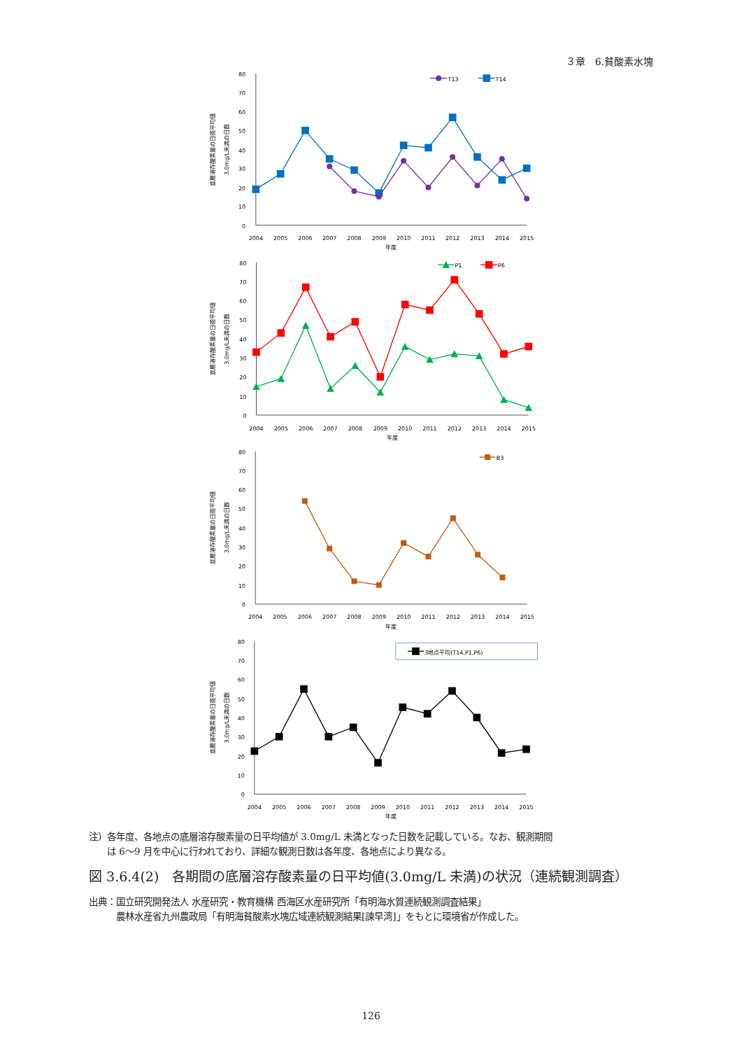３章　6.貧酸素水塊
底層溶存酸素量の日間平均値
3.0mg/L未満の日数
0
10
20
30
40
50
60
70
80
2004
2005
2006
2007
2008
2009
2010
2011
2012
2013
2014
2015
年度
T13
T14
底層溶存酸素量の日間平均値
3.0mg/L未満の日数
0
10
20
30
40
50
60
70
80
2004
2005
2006
2007
2008
2009
2010
2011
2012
2013
2014
2015
年度
P1
P6
底層溶存酸素量の日間平均値
3.0mg/L未満の日数
0
10
20
30
40
50
60
70
80
2004
2005
2006
2007
2008
2009
2010
2011
2012
2013
2014
2015
年度
B3
底層溶存酸素量の日間平均値
3.0mg/L未満の日数
0
10
20
30
40
50
60
70
80
2004
2005
2006
2007
2008
2009
2010
2011
2012
2013
2014
2015
年度
3地点平均(T14,P1,P6)
注）各年度、各地点の底層溶存酸素量の日平均値が 3.0mg/L 未満となった日数を記載している。なお、観測期間
　　は 6～9 月を中心に行われており、詳細な観測日数は各年度、各地点により異なる。
図 3.6.4(2)　各期間の底層溶存酸素量の日平均値(3.0mg/L 未満)の状況（連続観測調査）
出典：国立研究開発法人 水産研究・教育機構 西海区水産研究所「有明海水質連続観測調査結果」
　　　農林水産省九州農政局「有明海貧酸素水塊広域連続観測結果[諫早湾]」をもとに環境省が作成した。
126